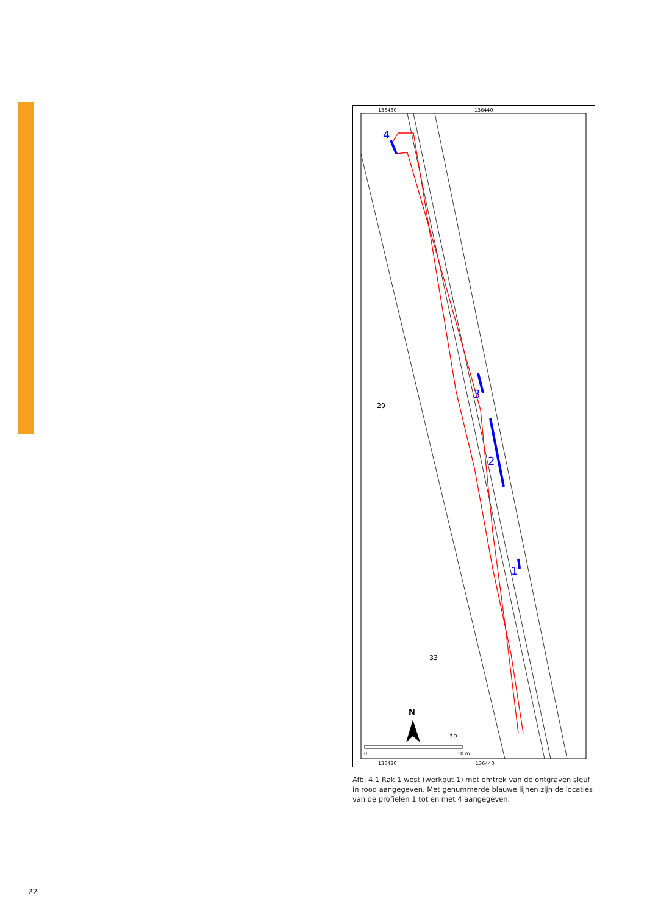136430
136440
136430
136440
4
3
2
1
29
33
35
N
0
10 m
Afb. 4.1 Rak 1 west (werkput 1) met omtrek van de ontgraven sleuf in rood aangegeven. Met genummerde blauwe lijnen zijn de locaties van de profielen 1 tot en met 4 aangegeven.
22